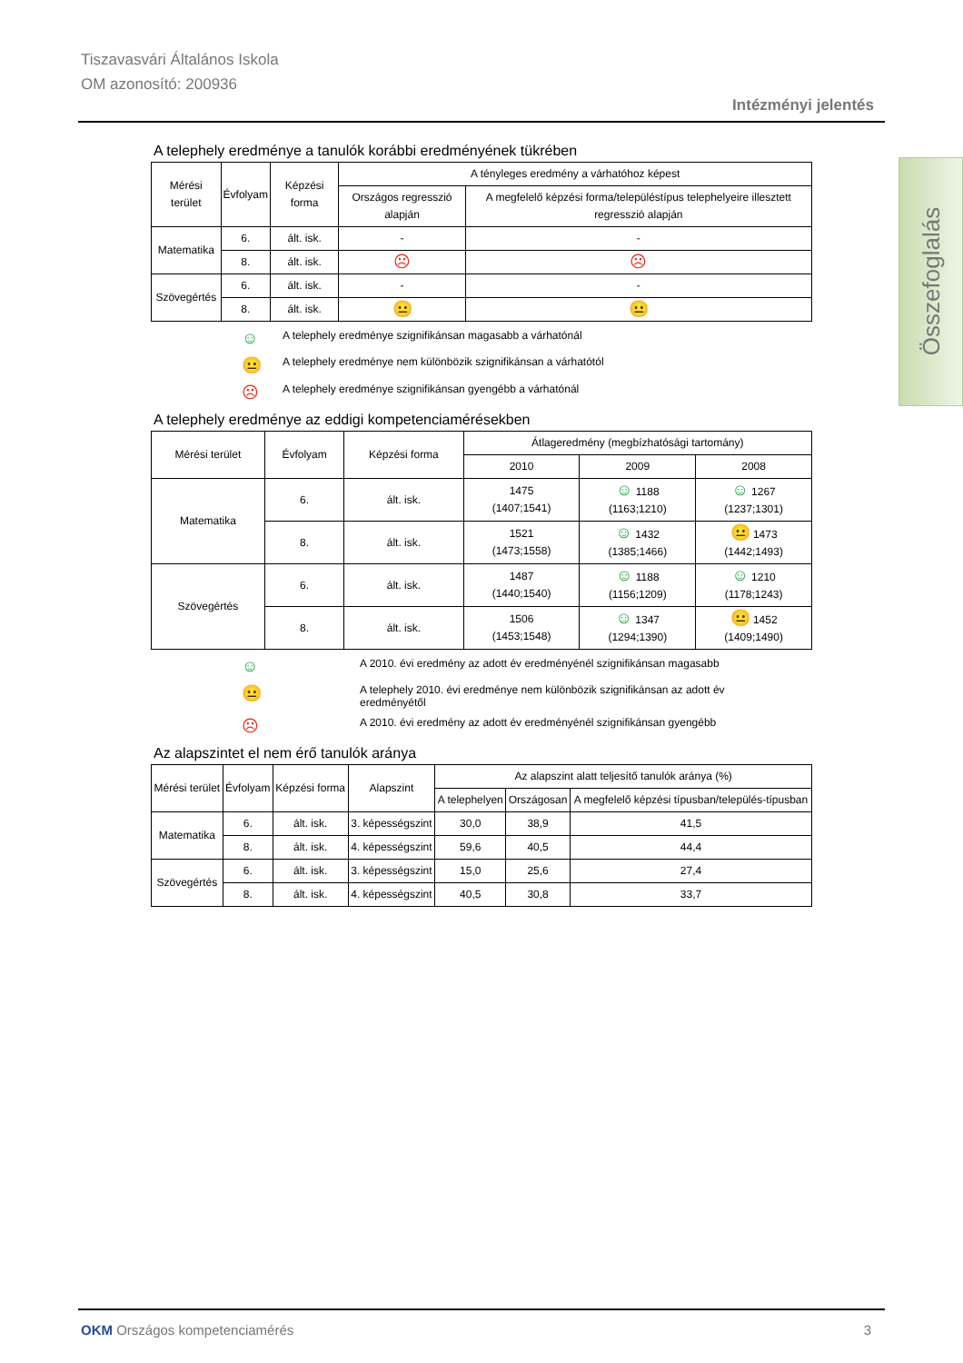Tiszavasvári Általános Iskola
OM azonosító: 200936
Intézményi jelentés
Összefoglalás
A telephely eredménye a tanulók korábbi eredményének tükrében
| Mérési terület | Évfolyam | Képzési forma | A tényleges eredmény a várhatóhoz képest | |
| --- | --- | --- | --- | --- |
| | | | Országos regresszió alapján | A megfelelő képzési forma/településtípus telephelyeire illesztett regresszió alapján |
| Matematika | 6. | ált. isk. | - | - |
| | 8. | ált. isk. | ☹ | ☹ |
| Szövegértés | 6. | ált. isk. | - | - |
| | 8. | ált. isk. | 😐 | 😐 |
☺ A telephely eredménye szignifikánsan magasabb a várhatónál
😐 A telephely eredménye nem különbözik szignifikánsan a várhatótól
☹ A telephely eredménye szignifikánsan gyengébb a várhatónál
A telephely eredménye az eddigi kompetenciamérésekben
| Mérési terület | Évfolyam | Képzési forma | Átlageredmény (megbízhatósági tartomány) | | |
| --- | --- | --- | --- | --- | --- |
| | | | 2010 | 2009 | 2008 |
| Matematika | 6. | ált. isk. | 1475 (1407;1541) | ☺ 1188 (1163;1210) | ☺ 1267 (1237;1301) |
| | 8. | ált. isk. | 1521 (1473;1558) | ☺ 1432 (1385;1466) | 😐 1473 (1442;1493) |
| Szövegértés | 6. | ált. isk. | 1487 (1440;1540) | ☺ 1188 (1156;1209) | ☺ 1210 (1178;1243) |
| | 8. | ált. isk. | 1506 (1453;1548) | ☺ 1347 (1294;1390) | 😐 1452 (1409;1490) |
☺ A 2010. évi eredmény az adott év eredményénél szignifikánsan magasabb
😐 A telephely 2010. évi eredménye nem különbözik szignifikánsan az adott év eredményétől
☹ A 2010. évi eredmény az adott év eredményénél szignifikánsan gyengébb
Az alapszintet el nem érő tanulók aránya
| Mérési terület | Évfolyam | Képzési forma | Alapszint | Az alapszint alatt teljesítő tanulók aránya (%) | | |
| --- | --- | --- | --- | --- | --- | --- |
| | | | | A telephelyen | Országosan | A megfelelő képzési típusban/település-típusban |
| Matematika | 6. | ált. isk. | 3. képességszint | 30,0 | 38,9 | 41,5 |
| | 8. | ált. isk. | 4. képességszint | 59,6 | 40,5 | 44,4 |
| Szövegértés | 6. | ált. isk. | 3. képességszint | 15,0 | 25,6 | 27,4 |
| | 8. | ált. isk. | 4. képességszint | 40,5 | 30,8 | 33,7 |
OKM Országos kompetenciamérés 3